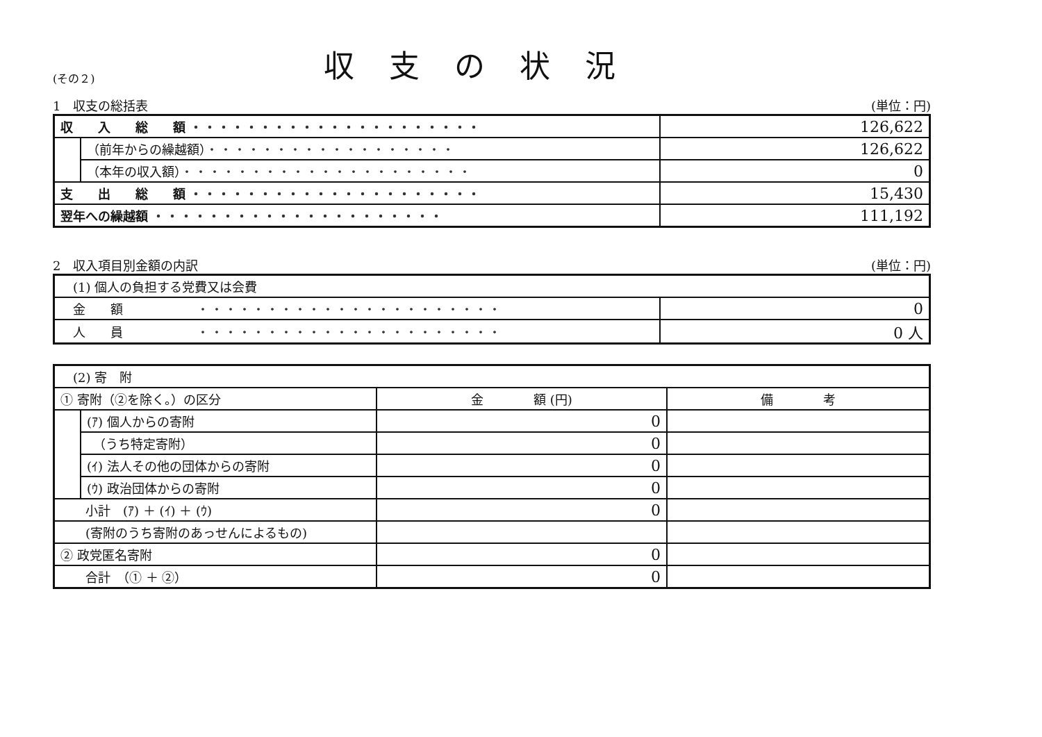(その２)
収支の状況
1　収支の総括表 (単位：円)
| 収 入 総 額 ・・・・・・・・・・・・・・・・・・・・・ | | 126,622 |
| | （前年からの繰越額） ・・・・・・・・・・・・・・・・・・ | 126,622 |
| | （本年の収入額） ・・・・・・・・・・・・・・・・・・・・・ | 0 |
| 支 出 総 額 ・・・・・・・・・・・・・・・・・・・・・ | | 15,430 |
| 翌年への繰越額 ・・・・・・・・・・・・・・・・・・・・・ | | 111,192 |
2　収入項目別金額の内訳 (単位：円)
| (1) 個人の負担する党費又は会費 | |
| 金 額 ・・・・・・・・・・・・・・・・・・・・・・ | 0 |
| 人 員 ・・・・・・・・・・・・・・・・・・・・・・ | 0 人 |
| (2) 寄 附 | | | |
| ① 寄附（②を除く。）の区分 | | 金 額 (円) | 備 考 |
| | (ｱ) 個人からの寄附 | 0 | |
| | （うち特定寄附） | 0 | |
| | (ｲ) 法人その他の団体からの寄附 | 0 | |
| | (ｳ) 政治団体からの寄附 | 0 | |
| 小計 (ｱ) ＋ (ｲ) ＋ (ｳ) | | 0 | |
| (寄附のうち寄附のあっせんによるもの) | | | |
| ② 政党匿名寄附 | | 0 | |
| 合計 （① ＋ ②） | | 0 | |